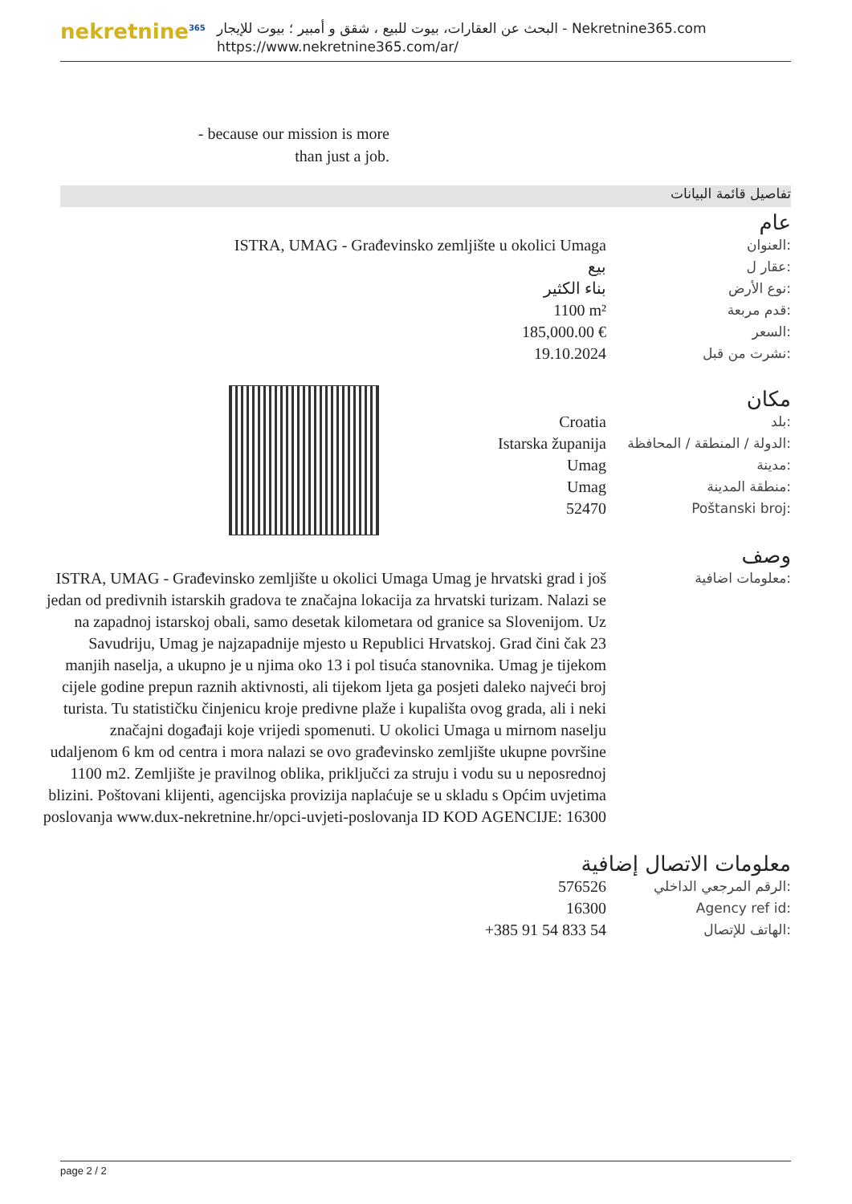nekretnine<sup>365</sup>
البحث عن العقارات، بيوت للبيع ، شقق و أمبير ؛ بيوت للإيجار - Nekretnine365.com
https://www.nekretnine365.com/ar/
- because our mission is more than just a job.
تفاصيل قائمة البيانات
عام
| ISTRA, UMAG - Građevinsko zemljište u okolici Umaga | العنوان: |
| بيع | عقار ل: |
| بناء الكثير | نوع الأرض: |
| 1100 m² | قدم مربعة: |
| 185,000.00 € | السعر: |
| 19.10.2024 | نشرت من قبل: |
مكان
| Croatia | بلد: |
| Istarska županija | الدولة / المنطقة / المحافظة: |
| Umag | مدينة: |
| Umag | منطقة المدينة: |
| 52470 | Poštanski broj: |
وصف
| ISTRA, UMAG - Građevinsko zemljište u okolici Umaga Umag je hrvatski grad i još jedan od predivnih istarskih gradova te značajna lokacija za hrvatski turizam. Nalazi se na zapadnoj istarskoj obali, samo desetak kilometara od granice sa Slovenijom. Uz Savudriju, Umag je najzapadnije mjesto u Republici Hrvatskoj. Grad čini čak 23 manjih naselja, a ukupno je u njima oko 13 i pol tisuća stanovnika. Umag je tijekom cijele godine prepun raznih aktivnosti, ali tijekom ljeta ga posjeti daleko najveći broj turista. Tu statističku činjenicu kroje predivne plaže i kupališta ovog grada, ali i neki značajni događaji koje vrijedi spomenuti. U okolici Umaga u mirnom naselju udaljenom 6 km od centra i mora nalazi se ovo građevinsko zemljište ukupne površine 1100 m2. Zemljište je pravilnog oblika, priključci za struju i vodu su u neposrednoj blizini. Poštovani klijenti, agencijska provizija naplaćuje se u skladu s Općim uvjetima poslovanja www.dux-nekretnine.hr/opci-uvjeti-poslovanja ID KOD AGENCIJE: 16300 | معلومات اضافية: |
معلومات الاتصال إضافية
| 576526 | الرقم المرجعي الداخلي: |
| 16300 | Agency ref id: |
| +385 91 54 833 54 | الهاتف للإتصال: |
page 2 / 2